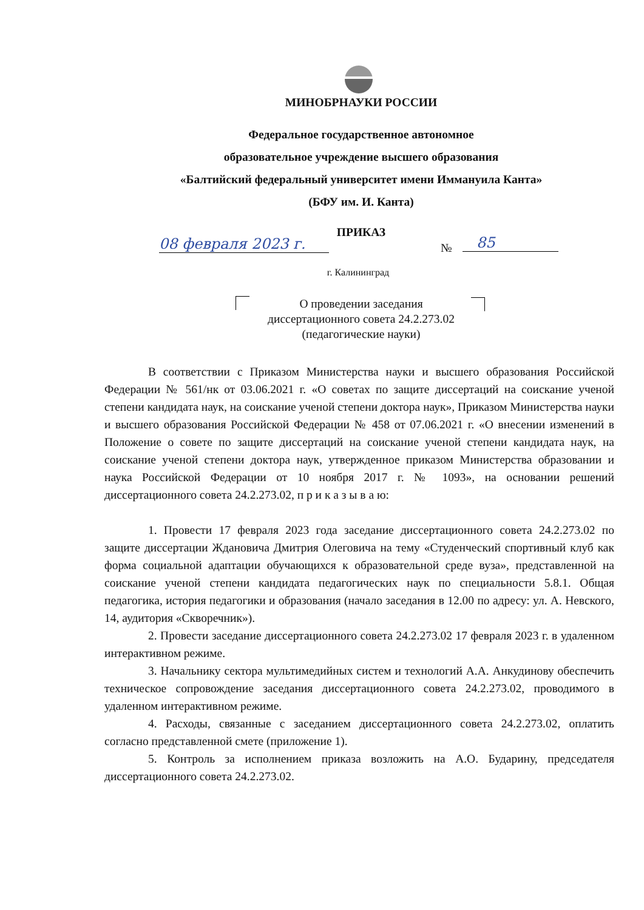МИНОБРНАУКИ РОССИИ
Федеральное государственное автономное
образовательное учреждение высшего образования
«Балтийский федеральный университет имени Иммануила Канта»
(БФУ им. И. Канта)
ПРИКАЗ
08 февраля 2023 г. № 85
г. Калининград
О проведении заседания
диссертационного совета 24.2.273.02
(педагогические науки)
В соответствии с Приказом Министерства науки и высшего образования Российской Федерации № 561/нк от 03.06.2021 г. «О советах по защите диссертаций на соискание ученой степени кандидата наук, на соискание ученой степени доктора наук», Приказом Министерства науки и высшего образования Российской Федерации № 458 от 07.06.2021 г. «О внесении изменений в Положение о совете по защите диссертаций на соискание ученой степени кандидата наук, на соискание ученой степени доктора наук, утвержденное приказом Министерства образовании и наука Российской Федерации от 10 ноября 2017 г. № 1093», на основании решений диссертационного совета 24.2.273.02, п р и к а з ы в а ю:
1. Провести 17 февраля 2023 года заседание диссертационного совета 24.2.273.02 по защите диссертации Ждановича Дмитрия Олеговича на тему «Студенческий спортивный клуб как форма социальной адаптации обучающихся к образовательной среде вуза», представленной на соискание ученой степени кандидата педагогических наук по специальности 5.8.1. Общая педагогика, история педагогики и образования (начало заседания в 12.00 по адресу: ул. А. Невского, 14, аудитория «Скворечник»).
2. Провести заседание диссертационного совета 24.2.273.02 17 февраля 2023 г. в удаленном интерактивном режиме.
3. Начальнику сектора мультимедийных систем и технологий А.А. Анкудинову обеспечить техническое сопровождение заседания диссертационного совета 24.2.273.02, проводимого в удаленном интерактивном режиме.
4. Расходы, связанные с заседанием диссертационного совета 24.2.273.02, оплатить согласно представленной смете (приложение 1).
5. Контроль за исполнением приказа возложить на А.О. Бударину, председателя диссертационного совета 24.2.273.02.